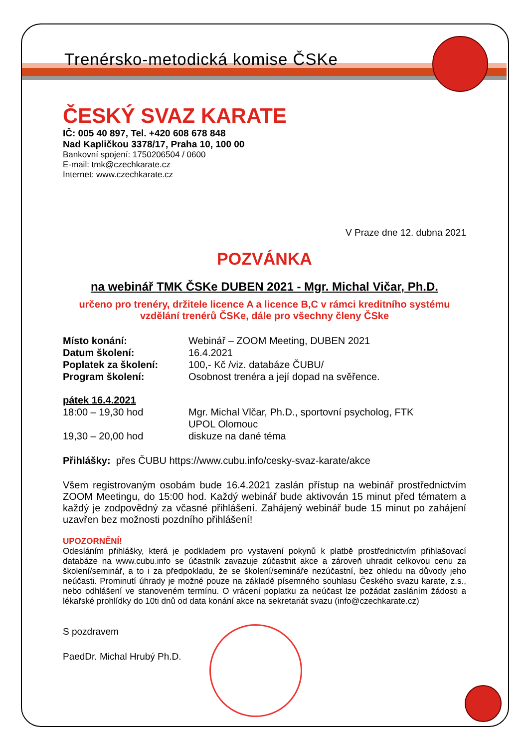Trenérsko-metodická komise ČSKe
ČESKÝ SVAZ KARATE
IČ: 005 40 897, Tel. +420 608 678 848
Nad Kapličkou 3378/17, Praha 10, 100 00
Bankovní spojení: 1750206504 / 0600
E-mail: tmk@czechkarate.cz
Internet: www.czechkarate.cz
V Praze dne 12. dubna 2021
POZVÁNKA
na webinář TMK ČSKe DUBEN 2021 - Mgr. Michal Vičar, Ph.D.
určeno pro trenéry, držitele licence A a licence B,C v rámci kreditního systému
vzdělání trenérů ČSKe, dále pro všechny členy ČSke
Místo konání: Webinář – ZOOM Meeting, DUBEN 2021
Datum školení: 16.4.2021
Poplatek za školení: 100,- Kč /viz. databáze ČUBU/
Program školení: Osobnost trenéra a její dopad na svěřence.
pátek 16.4.2021
18:00 – 19,30 hod Mgr. Michal Vlčar, Ph.D., sportovní psycholog, FTK
UPOL Olomouc
19,30 – 20,00 hod diskuze na dané téma
Přihlášky: přes ČUBU https://www.cubu.info/cesky-svaz-karate/akce
Všem registrovaným osobám bude 16.4.2021 zaslán přístup na webinář prostřednictvím ZOOM Meetingu, do 15:00 hod. Každý webinář bude aktivován 15 minut před tématem a každý je zodpovědný za včasné přihlášení. Zahájený webinář bude 15 minut po zahájení uzavřen bez možnosti pozdního přihlášení!
UPOZORNĚNÍ!
Odesláním přihlášky, která je podkladem pro vystavení pokynů k platbě prostřednictvím přihlašovací databáze na www.cubu.info se účastník zavazuje zúčastnit akce a zároveň uhradit celkovou cenu za školení/seminář, a to i za předpokladu, že se školení/semináře nezúčastní, bez ohledu na důvody jeho neúčasti. Prominutí úhrady je možné pouze na základě písemného souhlasu Českého svazu karate, z.s., nebo odhlášení ve stanoveném termínu. O vrácení poplatku za neúčast lze požádat zasláním žádosti a lékařské prohlídky do 10ti dnů od data konání akce na sekretariát svazu (info@czechkarate.cz)
S pozdravem
PaedDr. Michal Hrubý Ph.D.